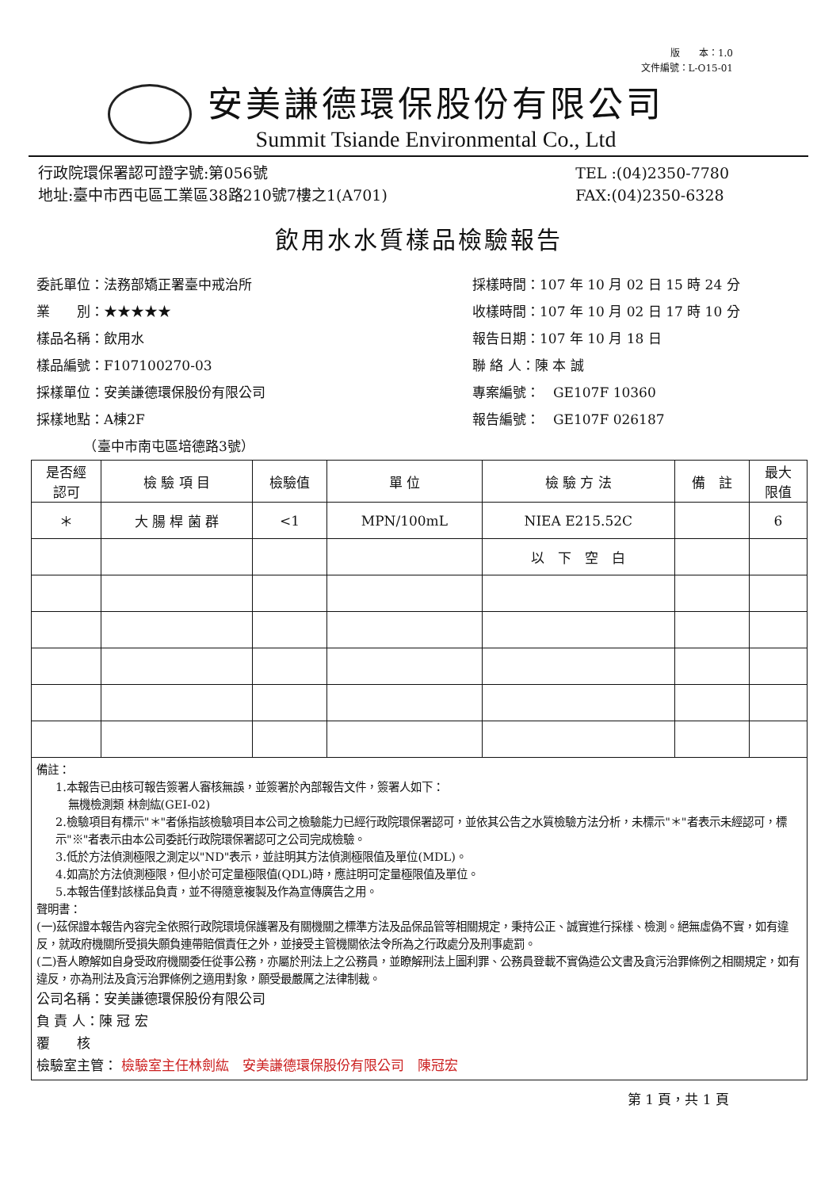版　　本：1.0
文件編號：L-O15-01
安美謙德環保股份有限公司
Summit Tsiande Environmental Co., Ltd
行政院環保署認可證字號:第056號
地址:臺中市西屯區工業區38路210號7樓之1(A701)
TEL :(04)2350-7780
FAX:(04)2350-6328
飲用水水質樣品檢驗報告
委託單位：法務部矯正署臺中戒治所
業　　別：★★★★★
樣品名稱：飲用水
樣品編號：F107100270-03
採樣單位：安美謙德環保股份有限公司
採樣地點：A棟2F
　　　　（臺中市南屯區培德路3號）
採樣時間：107 年 10 月 02 日 15 時 24 分
收樣時間：107 年 10 月 02 日 17 時 10 分
報告日期：107 年 10 月 18 日
聯 絡 人：陳 本 誠
專案編號：　GE107F 10360
報告編號：　GE107F 026187
| 是否經 認可 | 檢 驗 項 目 | 檢驗值 | 單 位 | 檢 驗 方 法 | 備 註 | 最大 限值 |
| --- | --- | --- | --- | --- | --- | --- |
| ＊ | 大 腸 桿 菌 群 | <1 | MPN/100mL | NIEA E215.52C | | 6 |
| | | | | 以 下 空 白 | | |
備註：
1.本報告已由核可報告簽署人審核無誤，並簽署於內部報告文件，簽署人如下：
無機檢測類 林劍紘(GEI-02)
2.檢驗項目有標示"＊"者係指該檢驗項目本公司之檢驗能力已經行政院環保署認可，並依其公告之水質檢驗方法分析，未標示"＊"者表示未經認可，標示"※"者表示由本公司委託行政院環保署認可之公司完成檢驗。
3.低於方法偵測極限之測定以"ND"表示，並註明其方法偵測極限值及單位(MDL)。
4.如高於方法偵測極限，但小於可定量極限值(QDL)時，應註明可定量極限值及單位。
5.本報告僅對該樣品負責，並不得隨意複製及作為宣傳廣告之用。
聲明書：
(一)茲保證本報告內容完全依照行政院環境保護署及有關機關之標準方法及品保品管等相關規定，秉持公正、誠實進行採樣、檢測。絕無虛偽不實，如有違反，就政府機關所受損失願負連帶賠償責任之外，並接受主管機關依法令所為之行政處分及刑事處罰。
(二)吾人瞭解如自身受政府機關委任從事公務，亦屬於刑法上之公務員，並瞭解刑法上圖利罪、公務員登載不實偽造公文書及貪污治罪條例之相關規定，如有違反，亦為刑法及貪污治罪條例之適用對象，願受最嚴厲之法律制裁。
公司名稱：安美謙德環保股份有限公司
負 責 人：陳 冠 宏
覆　　核
檢驗室主管： 檢驗室主任林劍紘　安美謙德環保股份有限公司　陳冠宏
第 1 頁，共 1 頁